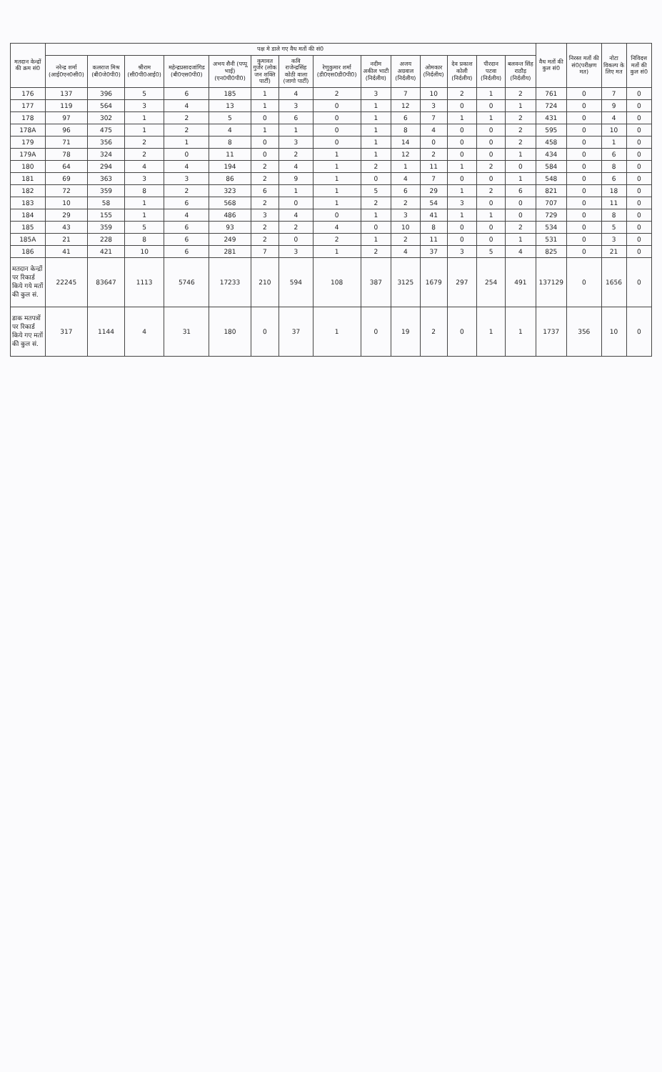| मतदान केन्द्रों की क्रम सं0 | पक्ष मे डाले गए वैध मतों की सं0 | | | | | | | | | | | | | | वैध मतों की कुल सं0 | निरस्त मतों की सं0(परीक्षण मत) | नोटा विकल्प के लिए मत | निविदत्त मतों की कुल सं0 |
| --- | --- | --- | --- | --- | --- | --- | --- | --- | --- | --- | --- | --- | --- | --- | --- | --- | --- | --- |
| | नरेन्द्र शर्मा (आई0एन0सी0) | कलराज मिश्र (बी0जे0पी0) | श्रीराम (सी0पी0आई0) | महेन्द्रप्रसादजांगिड (बी0एस0पी0) | अभय सैनी (पप्पू भाई) (एन0पी0पी0) | कुमावत गुर्जर (लोक जन शक्ति पार्टी) | कवि राजेन्द्रसिंह कोठी वाला (जागो पार्टी) | रेणुकुमार शर्मा (डी0एस0डी0पी0) | नदीम अकील भाटी (निर्दलीय) | अजय अग्रवाल (निर्दलीय) | ओमकार (निर्दलीय) | देव प्रकाश कोली (निर्दलीय) | पीरदान पटवा (निर्दलीय) | बलवन्त सिंह राठौड़ (निर्दलीय) | | | | |
| 176 | 137 | 396 | 5 | 6 | 185 | 1 | 4 | 2 | 3 | 7 | 10 | 2 | 1 | 2 | 761 | 0 | 7 | 0 |
| 177 | 119 | 564 | 3 | 4 | 13 | 1 | 3 | 0 | 1 | 12 | 3 | 0 | 0 | 1 | 724 | 0 | 9 | 0 |
| 178 | 97 | 302 | 1 | 2 | 5 | 0 | 6 | 0 | 1 | 6 | 7 | 1 | 1 | 2 | 431 | 0 | 4 | 0 |
| 178A | 96 | 475 | 1 | 2 | 4 | 1 | 1 | 0 | 1 | 8 | 4 | 0 | 0 | 2 | 595 | 0 | 10 | 0 |
| 179 | 71 | 356 | 2 | 1 | 8 | 0 | 3 | 0 | 1 | 14 | 0 | 0 | 0 | 2 | 458 | 0 | 1 | 0 |
| 179A | 78 | 324 | 2 | 0 | 11 | 0 | 2 | 1 | 1 | 12 | 2 | 0 | 0 | 1 | 434 | 0 | 6 | 0 |
| 180 | 64 | 294 | 4 | 4 | 194 | 2 | 4 | 1 | 2 | 1 | 11 | 1 | 2 | 0 | 584 | 0 | 8 | 0 |
| 181 | 69 | 363 | 3 | 3 | 86 | 2 | 9 | 1 | 0 | 4 | 7 | 0 | 0 | 1 | 548 | 0 | 6 | 0 |
| 182 | 72 | 359 | 8 | 2 | 323 | 6 | 1 | 1 | 5 | 6 | 29 | 1 | 2 | 6 | 821 | 0 | 18 | 0 |
| 183 | 10 | 58 | 1 | 6 | 568 | 2 | 0 | 1 | 2 | 2 | 54 | 3 | 0 | 0 | 707 | 0 | 11 | 0 |
| 184 | 29 | 155 | 1 | 4 | 486 | 3 | 4 | 0 | 1 | 3 | 41 | 1 | 1 | 0 | 729 | 0 | 8 | 0 |
| 185 | 43 | 359 | 5 | 6 | 93 | 2 | 2 | 4 | 0 | 10 | 8 | 0 | 0 | 2 | 534 | 0 | 5 | 0 |
| 185A | 21 | 228 | 8 | 6 | 249 | 2 | 0 | 2 | 1 | 2 | 11 | 0 | 0 | 1 | 531 | 0 | 3 | 0 |
| 186 | 41 | 421 | 10 | 6 | 281 | 7 | 3 | 1 | 2 | 4 | 37 | 3 | 5 | 4 | 825 | 0 | 21 | 0 |
| मतदान केन्द्रों पर रिकार्ड किये गये मतों की कुल सं. | 22245 | 83647 | 1113 | 5746 | 17233 | 210 | 594 | 108 | 387 | 3125 | 1679 | 297 | 254 | 491 | 137129 | 0 | 1656 | 0 |
| डाक मतपत्रों पर रिकार्ड किये गए मतों की कुल सं. | 317 | 1144 | 4 | 31 | 180 | 0 | 37 | 1 | 0 | 19 | 2 | 0 | 1 | 1 | 1737 | 356 | 10 | 0 |